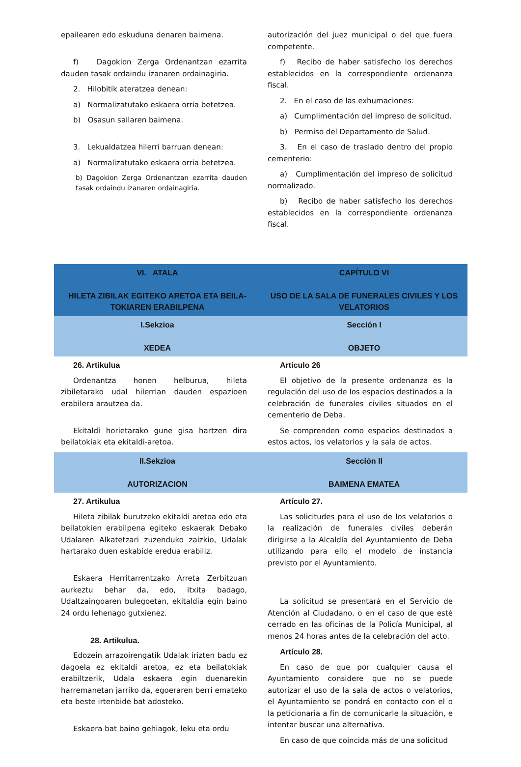| epailearen edo eskuduna denaren baimena. f) Dagokion Zerga Ordenantzan ezarrita dauden tasak ordaindu izanaren ordainagiria. 2. Hilobitik ateratzea denean: a) Normalizatutako eskaera orria betetzea. b) Osasun sailaren baimena. 3. Lekualdatzea hilerri barruan denean: a) Normalizatutako eskaera orria betetzea. b) Dagokion Zerga Ordenantzan ezarrita dauden tasak ordaindu izanaren ordainagiria. | autorización del juez municipal o del que fuera competente. f) Recibo de haber satisfecho los derechos establecidos en la correspondiente ordenanza fiscal. 2. En el caso de las exhumaciones: a) Cumplimentación del impreso de solicitud. b) Permiso del Departamento de Salud. 3. En el caso de traslado dentro del propio cementerio: a) Cumplimentación del impreso de solicitud normalizado. b) Recibo de haber satisfecho los derechos establecidos en la correspondiente ordenanza fiscal. |
| VI. ATALA HILETA ZIBILAK EGITEKO ARETOA ETA BEILA-TOKIAREN ERABILPENA | CAPÍTULO VI USO DE LA SALA DE FUNERALES CIVILES Y LOS VELATORIOS |
| I.Sekzioa XEDEA | Sección I OBJETO |
| 26. Artikulua Ordenantza honen helburua, hileta zibiletarako udal hilerrian dauden espazioen erabilera arautzea da. Ekitaldi horietarako gune gisa hartzen dira beilatokiak eta ekitaldi-aretoa. | Artículo 26 El objetivo de la presente ordenanza es la regulación del uso de los espacios destinados a la celebración de funerales civiles situados en el cementerio de Deba. Se comprenden como espacios destinados a estos actos, los velatorios y la sala de actos. |
| II.Sekzioa AUTORIZACION | Sección II BAIMENA EMATEA |
| 27. Artikulua Hileta zibilak burutzeko ekitaldi aretoa edo eta beilatokien erabilpena egiteko eskaerak Debako Udalaren Alkatetzari zuzenduko zaizkio, Udalak hartarako duen eskabide eredua erabiliz. Eskaera Herritarrentzako Arreta Zerbitzuan aurkeztu behar da, edo, itxita badago, Udaltzaingoaren bulegoetan, ekitaldia egin baino 24 ordu lehenago gutxienez. 28. Artikulua. Edozein arrazoirengatik Udalak irizten badu ez dagoela ez ekitaldi aretoa, ez eta beilatokiak erabiltzerik, Udala eskaera egin duenarekin harremanetan jarriko da, egoeraren berri emateko eta beste irtenbide bat adosteko. Eskaera bat baino gehiagok, leku eta ordu | Artículo 27. Las solicitudes para el uso de los velatorios o la realización de funerales civiles deberán dirigirse a la Alcaldía del Ayuntamiento de Deba utilizando para ello el modelo de instancia previsto por el Ayuntamiento. La solicitud se presentará en el Servicio de Atención al Ciudadano. o en el caso de que esté cerrado en las oficinas de la Policía Municipal, al menos 24 horas antes de la celebración del acto. Artículo 28. En caso de que por cualquier causa el Ayuntamiento considere que no se puede autorizar el uso de la sala de actos o velatorios, el Ayuntamiento se pondrá en contacto con el o la peticionaria a fin de comunicarle la situación, e intentar buscar una alternativa. En caso de que coincida más de una solicitud |